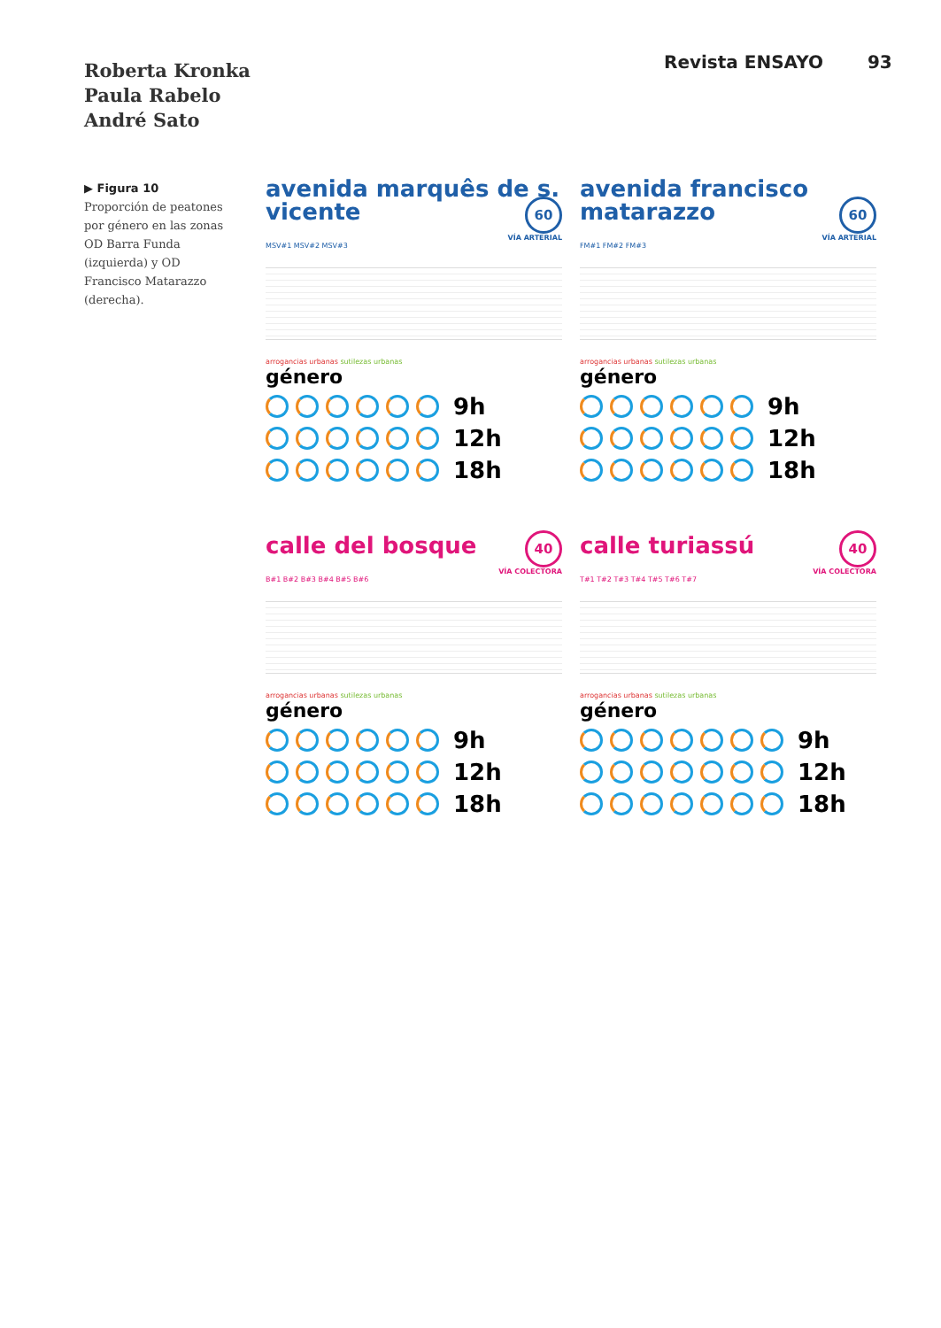Roberta Kronka
Paula Rabelo
André Sato
Revista ENSAYO 93
▶ Figura 10
Proporción de peatones por género en las zonas OD Barra Funda (izquierda) y OD Francisco Matarazzo (derecha).
avenida marquês de s. vicente
60
VÍA ARTERIAL
MSV#1 MSV#2 MSV#3
arrogancias urbanas sutilezas urbanas
género
9h
12h
18h
avenida francisco matarazzo
60
VÍA ARTERIAL
FM#1 FM#2 FM#3
arrogancias urbanas sutilezas urbanas
género
9h
12h
18h
calle del bosque
40
VÍA COLECTORA
B#1 B#2 B#3 B#4 B#5 B#6
arrogancias urbanas sutilezas urbanas
género
9h
12h
18h
calle turiassú
40
VÍA COLECTORA
T#1 T#2 T#3 T#4 T#5 T#6 T#7
arrogancias urbanas sutilezas urbanas
género
9h
12h
18h